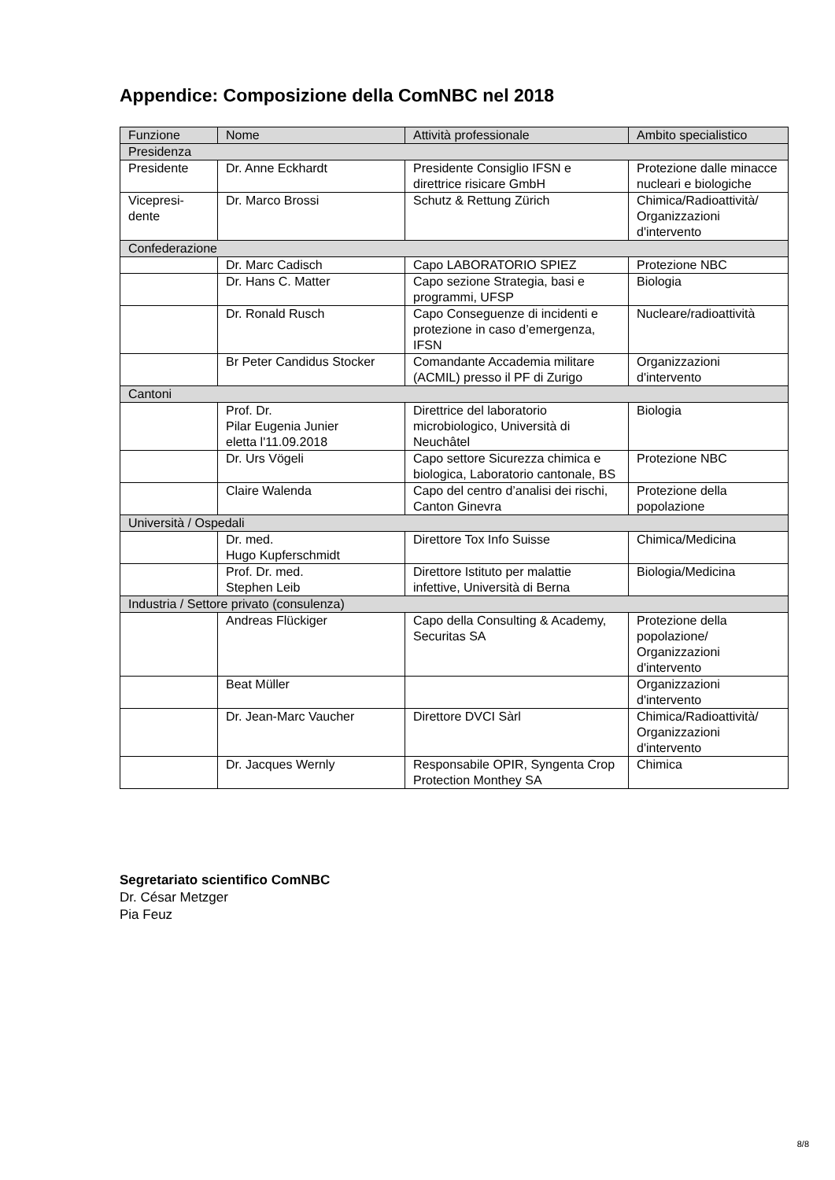Appendice: Composizione della ComNBC nel 2018
| Funzione | Nome | Attività professionale | Ambito specialistico |
| --- | --- | --- | --- |
| Presidenza | | | |
| Presidente | Dr. Anne Eckhardt | Presidente Consiglio IFSN e direttrice risicare GmbH | Protezione dalle minacce nucleari e biologiche |
| Vicepresi- dente | Dr. Marco Brossi | Schutz & Rettung Zürich | Chimica/Radioattività/ Organizzazioni d'intervento |
| Confederazione | | | |
| | Dr. Marc Cadisch | Capo LABORATORIO SPIEZ | Protezione NBC |
| | Dr. Hans C. Matter | Capo sezione Strategia, basi e programmi, UFSP | Biologia |
| | Dr. Ronald Rusch | Capo Conseguenze di incidenti e protezione in caso d’emergenza, IFSN | Nucleare/radioattività |
| | Br Peter Candidus Stocker | Comandante Accademia militare (ACMIL) presso il PF di Zurigo | Organizzazioni d'intervento |
| Cantoni | | | |
| | Prof. Dr. Pilar Eugenia Junier eletta l'11.09.2018 | Direttrice del laboratorio microbiologico, Università di Neuchâtel | Biologia |
| | Dr. Urs Vögeli | Capo settore Sicurezza chimica e biologica, Laboratorio cantonale, BS | Protezione NBC |
| | Claire Walenda | Capo del centro d’analisi dei rischi, Canton Ginevra | Protezione della popolazione |
| Università / Ospedali | | | |
| | Dr. med. Hugo Kupferschmidt | Direttore Tox Info Suisse | Chimica/Medicina |
| | Prof. Dr. med. Stephen Leib | Direttore Istituto per malattie infettive, Università di Berna | Biologia/Medicina |
| Industria / Settore privato (consulenza) | | | |
| | Andreas Flückiger | Capo della Consulting & Academy, Securitas SA | Protezione della popolazione/ Organizzazioni d'intervento |
| | Beat Müller | | Organizzazioni d'intervento |
| | Dr. Jean-Marc Vaucher | Direttore DVCI Sàrl | Chimica/Radioattività/ Organizzazioni d'intervento |
| | Dr. Jacques Wernly | Responsabile OPIR, Syngenta Crop Protection Monthey SA | Chimica |
Segretariato scientifico ComNBC
Dr. César Metzger
Pia Feuz
8/8